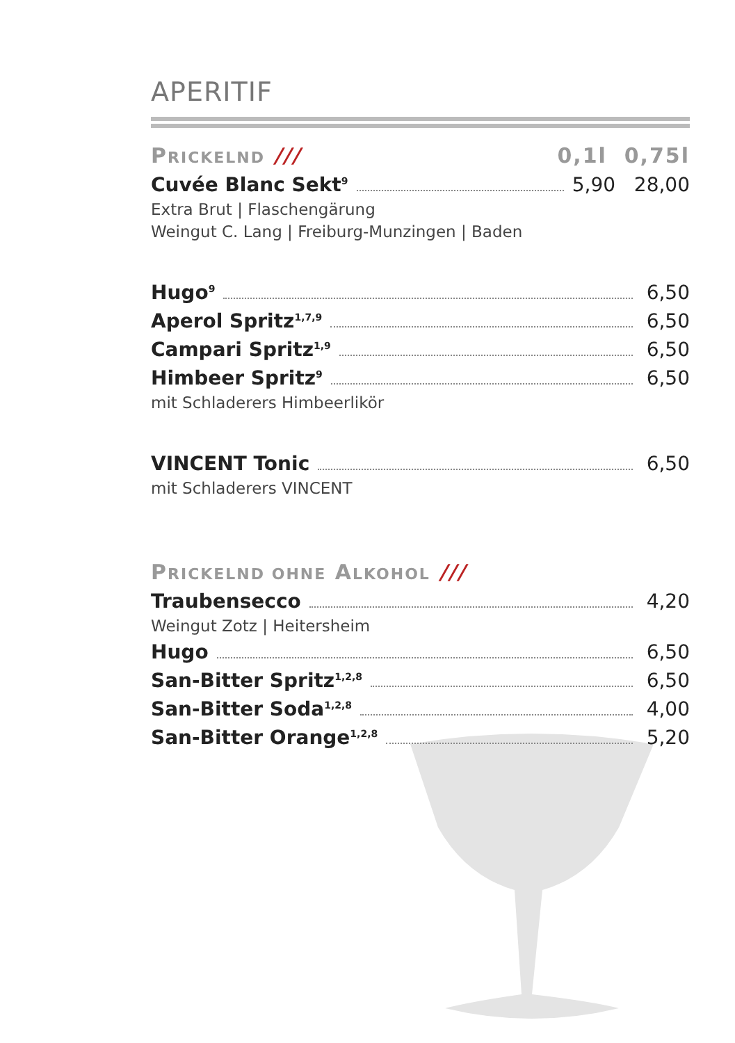APERITIF
PRICKELND /// 0,1l 0,75l
Cuvée Blanc Sekt<sup>9</sup> 5,90 28,00
Extra Brut | Flaschengärung
Weingut C. Lang | Freiburg-Munzingen | Baden
Hugo<sup>9</sup> 6,50
Aperol Spritz<sup>1,7,9</sup> 6,50
Campari Spritz<sup>1,9</sup> 6,50
Himbeer Spritz<sup>9</sup> 6,50
mit Schladerers Himbeerlikör
VINCENT Tonic 6,50
mit Schladerers VINCENT
PRICKELND OHNE ALKOHOL ///
Traubensecco 4,20
Weingut Zotz | Heitersheim
Hugo 6,50
San-Bitter Spritz<sup>1,2,8</sup> 6,50
San-Bitter Soda<sup>1,2,8</sup> 4,00
San-Bitter Orange<sup>1,2,8</sup> 5,20